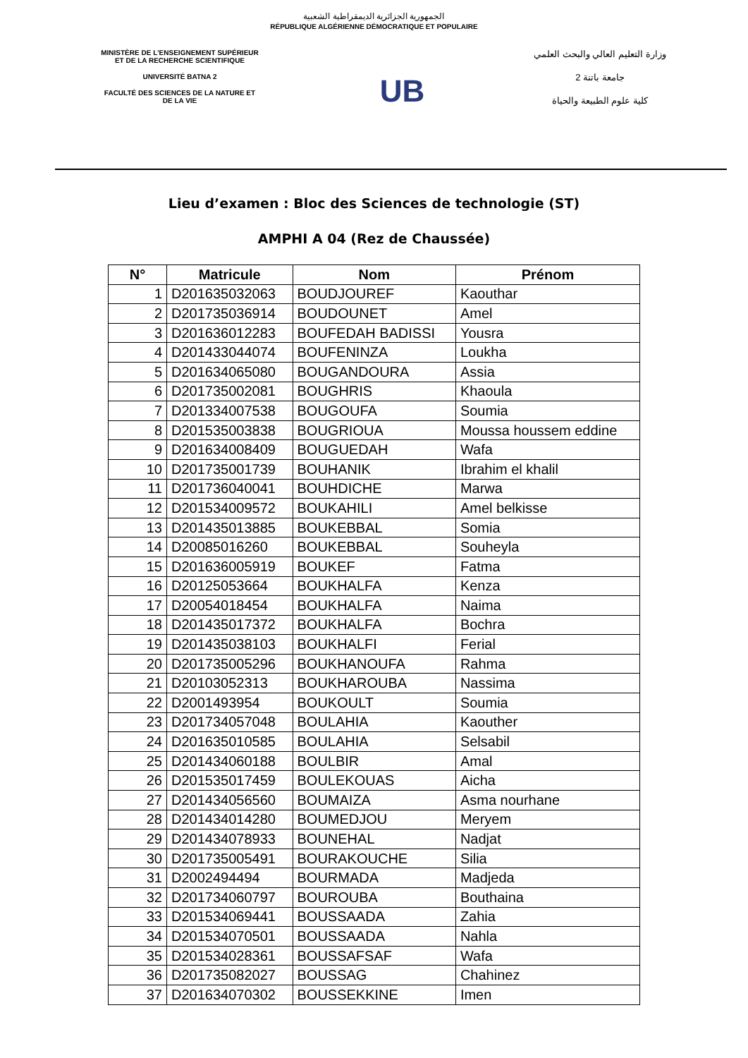الجمهورية الجزائرية الديمقراطية الشعبية
RÉPUBLIQUE ALGÉRIENNE DÉMOCRATIQUE ET POPULAIRE
MINISTÈRE DE L'ENSEIGNEMENT SUPÉRIEUR
ET DE LA RECHERCHE SCIENTIFIQUE
UNIVERSITÉ BATNA 2
FACULTÉ DES SCIENCES DE LA NATURE ET
DE LA VIE
UB
وزارة التعليم العالي والبحث العلمي
جامعة باتنة 2
كلية علوم الطبيعة والحياة
Lieu d’examen : Bloc des Sciences de technologie (ST)
AMPHI A 04 (Rez de Chaussée)
| N° | Matricule | Nom | Prénom |
| --- | --- | --- | --- |
| 1 | D201635032063 | BOUDJOUREF | Kaouthar |
| 2 | D201735036914 | BOUDOUNET | Amel |
| 3 | D201636012283 | BOUFEDAH BADISSI | Yousra |
| 4 | D201433044074 | BOUFENINZA | Loukha |
| 5 | D201634065080 | BOUGANDOURA | Assia |
| 6 | D201735002081 | BOUGHRIS | Khaoula |
| 7 | D201334007538 | BOUGOUFA | Soumia |
| 8 | D201535003838 | BOUGRIOUA | Moussa houssem eddine |
| 9 | D201634008409 | BOUGUEDAH | Wafa |
| 10 | D201735001739 | BOUHANIK | Ibrahim el khalil |
| 11 | D201736040041 | BOUHDICHE | Marwa |
| 12 | D201534009572 | BOUKAHILI | Amel belkisse |
| 13 | D201435013885 | BOUKEBBAL | Somia |
| 14 | D20085016260 | BOUKEBBAL | Souheyla |
| 15 | D201636005919 | BOUKEF | Fatma |
| 16 | D20125053664 | BOUKHALFA | Kenza |
| 17 | D20054018454 | BOUKHALFA | Naima |
| 18 | D201435017372 | BOUKHALFA | Bochra |
| 19 | D201435038103 | BOUKHALFI | Ferial |
| 20 | D201735005296 | BOUKHANOUFA | Rahma |
| 21 | D20103052313 | BOUKHAROUBA | Nassima |
| 22 | D2001493954 | BOUKOULT | Soumia |
| 23 | D201734057048 | BOULAHIA | Kaouther |
| 24 | D201635010585 | BOULAHIA | Selsabil |
| 25 | D201434060188 | BOULBIR | Amal |
| 26 | D201535017459 | BOULEKOUAS | Aicha |
| 27 | D201434056560 | BOUMAIZA | Asma nourhane |
| 28 | D201434014280 | BOUMEDJOU | Meryem |
| 29 | D201434078933 | BOUNEHAL | Nadjat |
| 30 | D201735005491 | BOURAKOUCHE | Silia |
| 31 | D2002494494 | BOURMADA | Madjeda |
| 32 | D201734060797 | BOUROUBA | Bouthaina |
| 33 | D201534069441 | BOUSSAADA | Zahia |
| 34 | D201534070501 | BOUSSAADA | Nahla |
| 35 | D201534028361 | BOUSSAFSAF | Wafa |
| 36 | D201735082027 | BOUSSAG | Chahinez |
| 37 | D201634070302 | BOUSSEKKINE | Imen |